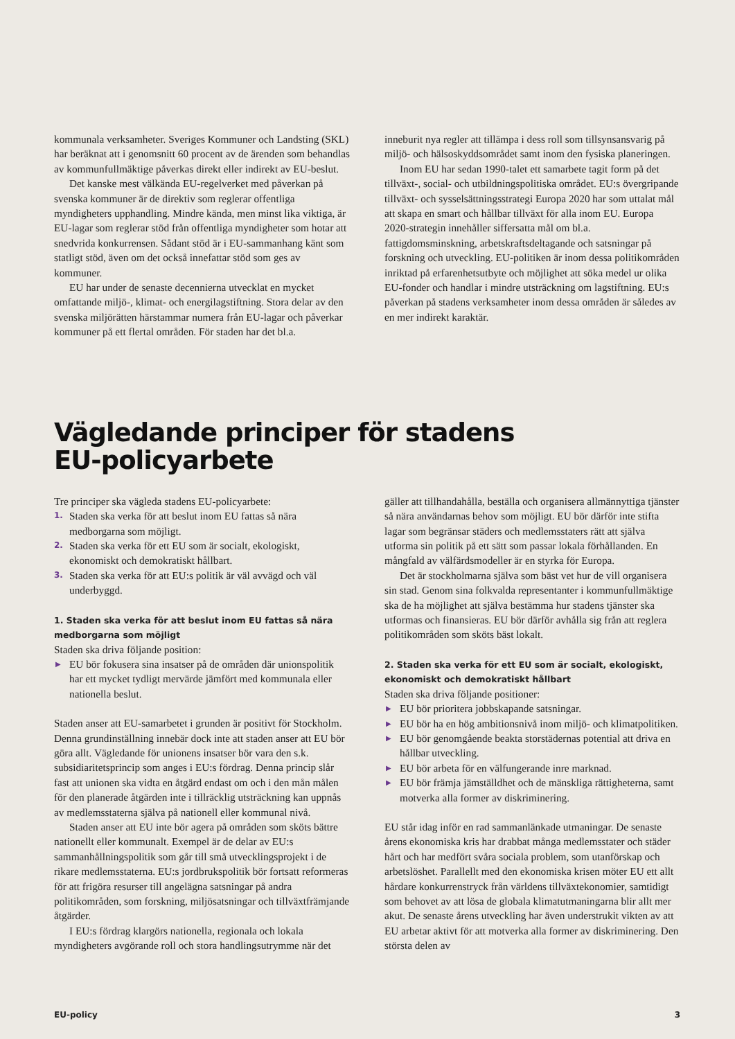kommunala verksamheter. Sveriges Kommuner och Landsting (SKL) har beräknat att i genomsnitt 60 procent av de ärenden som behandlas av kommunfullmäktige påverkas direkt eller indirekt av EU-beslut.
Det kanske mest välkända EU-regelverket med påverkan på svenska kommuner är de direktiv som reglerar offentliga myndigheters upphandling. Mindre kända, men minst lika viktiga, är EU-lagar som reglerar stöd från offentliga myndigheter som hotar att snedvrida konkurrensen. Sådant stöd är i EU-sammanhang känt som statligt stöd, även om det också innefattar stöd som ges av kommuner.
EU har under de senaste decennierna utvecklat en mycket omfattande miljö-, klimat- och energilagstiftning. Stora delar av den svenska miljörätten härstammar numera från EU-lagar och påverkar kommuner på ett flertal områden. För staden har det bl.a.
inneburit nya regler att tillämpa i dess roll som tillsynsansvarig på miljö- och hälsoskyddsområdet samt inom den fysiska planeringen.
Inom EU har sedan 1990-talet ett samarbete tagit form på det tillväxt-, social- och utbildningspolitiska området. EU:s övergripande tillväxt- och sysselsättningsstrategi Europa 2020 har som uttalat mål att skapa en smart och hållbar tillväxt för alla inom EU. Europa 2020-strategin innehåller siffersatta mål om bl.a. fattigdomsminskning, arbetskraftsdeltagande och satsningar på forskning och utveckling. EU-politiken är inom dessa politikområden inriktad på erfarenhetsutbyte och möjlighet att söka medel ur olika EU-fonder och handlar i mindre utsträckning om lagstiftning. EU:s påverkan på stadens verksamheter inom dessa områden är således av en mer indirekt karaktär.
Vägledande principer för stadens
EU-policyarbete
Tre principer ska vägleda stadens EU-policyarbete:
1. Staden ska verka för att beslut inom EU fattas så nära medborgarna som möjligt.
2. Staden ska verka för ett EU som är socialt, ekologiskt, ekonomiskt och demokratiskt hållbart.
3. Staden ska verka för att EU:s politik är väl avvägd och väl underbyggd.
1. Staden ska verka för att beslut inom EU fattas så nära medborgarna som möjligt
Staden ska driva följande position:
▶ EU bör fokusera sina insatser på de områden där unionspolitik har ett mycket tydligt mervärde jämfört med kommunala eller nationella beslut.
Staden anser att EU-samarbetet i grunden är positivt för Stockholm. Denna grundinställning innebär dock inte att staden anser att EU bör göra allt. Vägledande för unionens insatser bör vara den s.k. subsidiaritetsprincip som anges i EU:s fördrag. Denna princip slår fast att unionen ska vidta en åtgärd endast om och i den mån målen för den planerade åtgärden inte i tillräcklig utsträckning kan uppnås av medlemsstaterna själva på nationell eller kommunal nivå.
Staden anser att EU inte bör agera på områden som sköts bättre nationellt eller kommunalt. Exempel är de delar av EU:s sammanhållningspolitik som går till små utvecklingsprojekt i de rikare medlemsstaterna. EU:s jordbrukspolitik bör fortsatt reformeras för att frigöra resurser till angelägna satsningar på andra politikområden, som forskning, miljösatsningar och tillväxtfrämjande åtgärder.
I EU:s fördrag klargörs nationella, regionala och lokala myndigheters avgörande roll och stora handlingsutrymme när det
gäller att tillhandahålla, beställa och organisera allmännyttiga tjänster så nära användarnas behov som möjligt. EU bör därför inte stifta lagar som begränsar städers och medlemsstaters rätt att själva utforma sin politik på ett sätt som passar lokala förhållanden. En mångfald av välfärdsmodeller är en styrka för Europa.
Det är stockholmarna själva som bäst vet hur de vill organisera sin stad. Genom sina folkvalda representanter i kommunfullmäktige ska de ha möjlighet att själva bestämma hur stadens tjänster ska utformas och finansieras. EU bör därför avhålla sig från att reglera politikområden som sköts bäst lokalt.
2. Staden ska verka för ett EU som är socialt, ekologiskt, ekonomiskt och demokratiskt hållbart
Staden ska driva följande positioner:
▶ EU bör prioritera jobbskapande satsningar.
▶ EU bör ha en hög ambitionsnivå inom miljö- och klimatpolitiken.
▶ EU bör genomgående beakta storstädernas potential att driva en hållbar utveckling.
▶ EU bör arbeta för en välfungerande inre marknad.
▶ EU bör främja jämställdhet och de mänskliga rättigheterna, samt motverka alla former av diskriminering.
EU står idag inför en rad sammanlänkade utmaningar. De senaste årens ekonomiska kris har drabbat många medlemsstater och städer hårt och har medfört svåra sociala problem, som utanförskap och arbetslöshet. Parallellt med den ekonomiska krisen möter EU ett allt hårdare konkurrenstryck från världens tillväxtekonomier, samtidigt som behovet av att lösa de globala klimatutmaningarna blir allt mer akut. De senaste årens utveckling har även understrukit vikten av att EU arbetar aktivt för att motverka alla former av diskriminering. Den största delen av
EU-policy 3